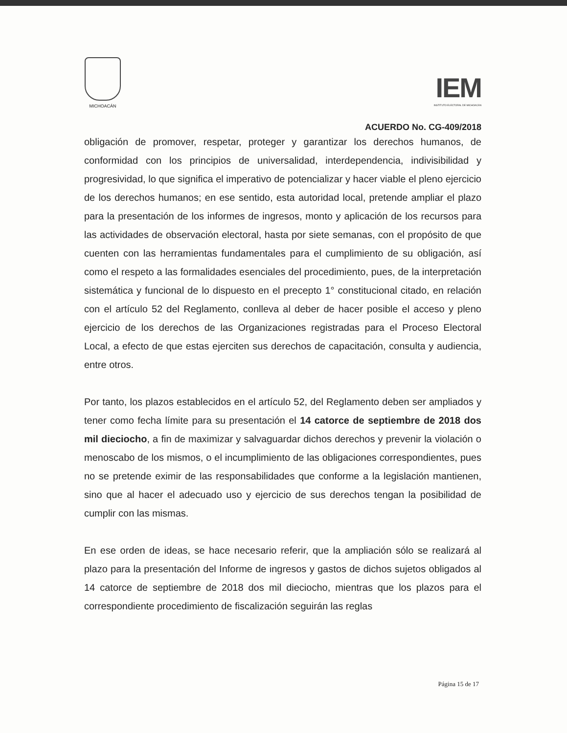MICHOACÁN
IEM
INSTITUTO ELECTORAL DE MICHOACÁN
ACUERDO No. CG-409/2018
obligación de promover, respetar, proteger y garantizar los derechos humanos, de conformidad con los principios de universalidad, interdependencia, indivisibilidad y progresividad, lo que significa el imperativo de potencializar y hacer viable el pleno ejercicio de los derechos humanos; en ese sentido, esta autoridad local, pretende ampliar el plazo para la presentación de los informes de ingresos, monto y aplicación de los recursos para las actividades de observación electoral, hasta por siete semanas, con el propósito de que cuenten con las herramientas fundamentales para el cumplimiento de su obligación, así como el respeto a las formalidades esenciales del procedimiento, pues, de la interpretación sistemática y funcional de lo dispuesto en el precepto 1° constitucional citado, en relación con el artículo 52 del Reglamento, conlleva al deber de hacer posible el acceso y pleno ejercicio de los derechos de las Organizaciones registradas para el Proceso Electoral Local, a efecto de que estas ejerciten sus derechos de capacitación, consulta y audiencia, entre otros.
Por tanto, los plazos establecidos en el artículo 52, del Reglamento deben ser ampliados y tener como fecha límite para su presentación el 14 catorce de septiembre de 2018 dos mil dieciocho, a fin de maximizar y salvaguardar dichos derechos y prevenir la violación o menoscabo de los mismos, o el incumplimiento de las obligaciones correspondientes, pues no se pretende eximir de las responsabilidades que conforme a la legislación mantienen, sino que al hacer el adecuado uso y ejercicio de sus derechos tengan la posibilidad de cumplir con las mismas.
En ese orden de ideas, se hace necesario referir, que la ampliación sólo se realizará al plazo para la presentación del Informe de ingresos y gastos de dichos sujetos obligados al 14 catorce de septiembre de 2018 dos mil dieciocho, mientras que los plazos para el correspondiente procedimiento de fiscalización seguirán las reglas
Página 15 de 17